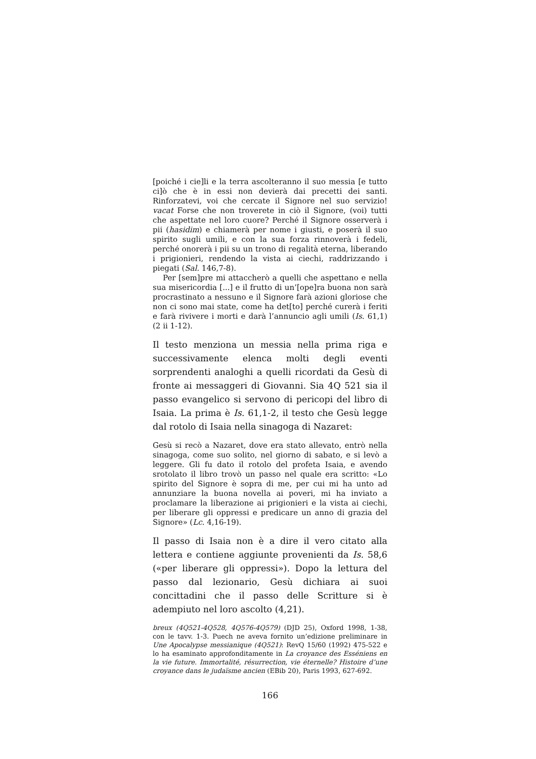[poiché i cie]li e la terra ascolteranno il suo messia [e tutto ci]ò che è in essi non devierà dai precetti dei santi. Rinforzatevi, voi che cercate il Signore nel suo servizio! vacat Forse che non troverete in ciò il Signore, (voi) tutti che aspettate nel loro cuore? Perché il Signore osserverà i pii (hasidim) e chiamerà per nome i giusti, e poserà il suo spirito sugli umili, e con la sua forza rinnoverà i fedeli, perché onorerà i pii su un trono di regalità eterna, liberando i prigionieri, rendendo la vista ai ciechi, raddrizzando i piegati (Sal. 146,7-8).
Per [sem]pre mi attaccherò a quelli che aspettano e nella sua misericordia [...] e il frutto di un’[ope]ra buona non sarà procrastinato a nessuno e il Signore farà azioni gloriose che non ci sono mai state, come ha det[to] perché curerà i feriti e farà rivivere i morti e darà l’annuncio agli umili (Is. 61,1) (2 ii 1-12).
Il testo menziona un messia nella prima riga e successivamente elenca molti degli eventi sorprendenti analoghi a quelli ricordati da Gesù di fronte ai messaggeri di Giovanni. Sia 4Q 521 sia il passo evangelico si servono di pericopi del libro di Isaia. La prima è Is. 61,1-2, il testo che Gesù legge dal rotolo di Isaia nella sinagoga di Nazaret:
Gesù si recò a Nazaret, dove era stato allevato, entrò nella sinagoga, come suo solito, nel giorno di sabato, e si levò a leggere. Gli fu dato il rotolo del profeta Isaia, e avendo srotolato il libro trovò un passo nel quale era scritto: «Lo spirito del Signore è sopra di me, per cui mi ha unto ad annunziare la buona novella ai poveri, mi ha inviato a proclamare la liberazione ai prigionieri e la vista ai ciechi, per liberare gli oppressi e predicare un anno di grazia del Signore» (Lc. 4,16-19).
Il passo di Isaia non è a dire il vero citato alla lettera e contiene aggiunte provenienti da Is. 58,6 («per liberare gli oppressi»). Dopo la lettura del passo dal lezionario, Gesù dichiara ai suoi concittadini che il passo delle Scritture si è adempiuto nel loro ascolto (4,21).
breux (4Q521-4Q528, 4Q576-4Q579) (DJD 25), Oxford 1998, 1-38, con le tavv. 1-3. Puech ne aveva fornito un’edizione preliminare in Une Apocalypse messianique (4Q521): RevQ 15/60 (1992) 475-522 e lo ha esaminato approfonditamente in La croyance des Esséniens en la vie future. Immortalité, résurrection, vie éternelle? Histoire d’une croyance dans le judaïsme ancien (EBib 20), Paris 1993, 627-692.
166